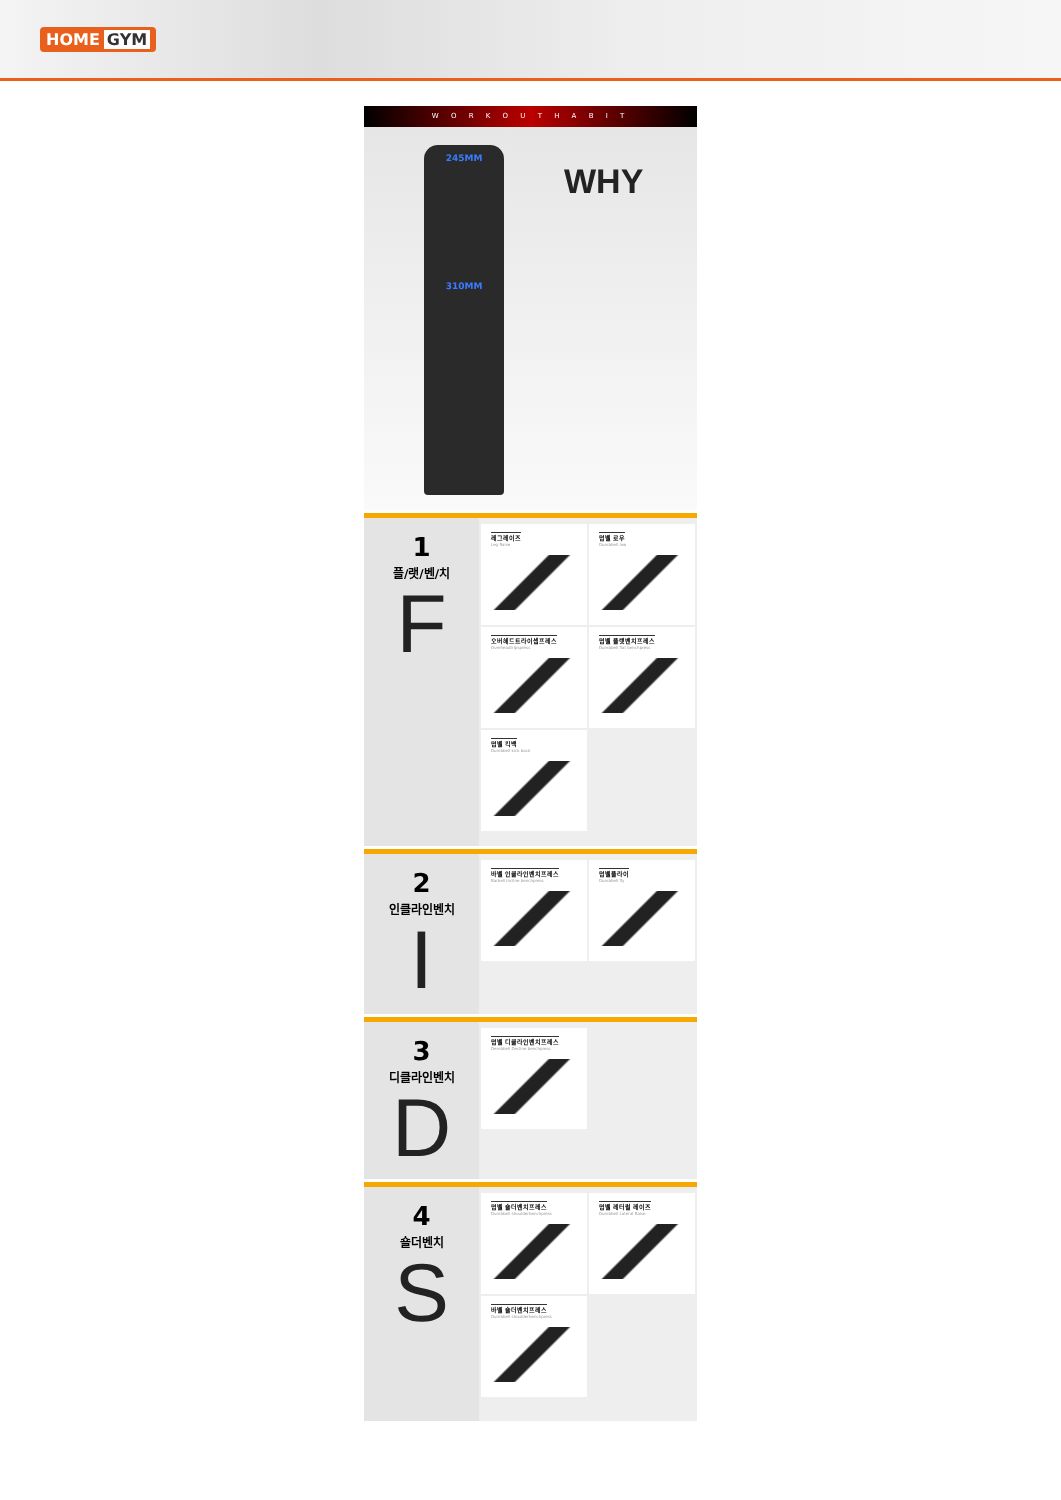HOME GYM
W O R K O U T H A B I T
245MM
310MM
WHY
1
플/랫/벤/치
F
레그레이즈
Leg Raise
덤벨 로우
Dumbbell low
오버헤드트라이셉프레스
Overheadtripspress
덤벨 플랫벤치프레스
Dumbbell flat benchpress
덤벨 킥백
Dumbbell kick back
2
인클라인벤치
I
바벨 인클라인벤치프레스
Barbell incline benchpress
덤벨플라이
Dumbbell fly
3
디클라인벤치
D
덤벨 디클라인벤치프레스
Dembbell Decline benchpress
4
숄더벤치
S
덤벨 숄더벤치프레스
Dumbbell shoulderbenchpress
덤벨 레터럴 레이즈
Dumbbell Lateral Raise
바벨 숄더벤치프레스
Dumbbell shoulderbenchpress